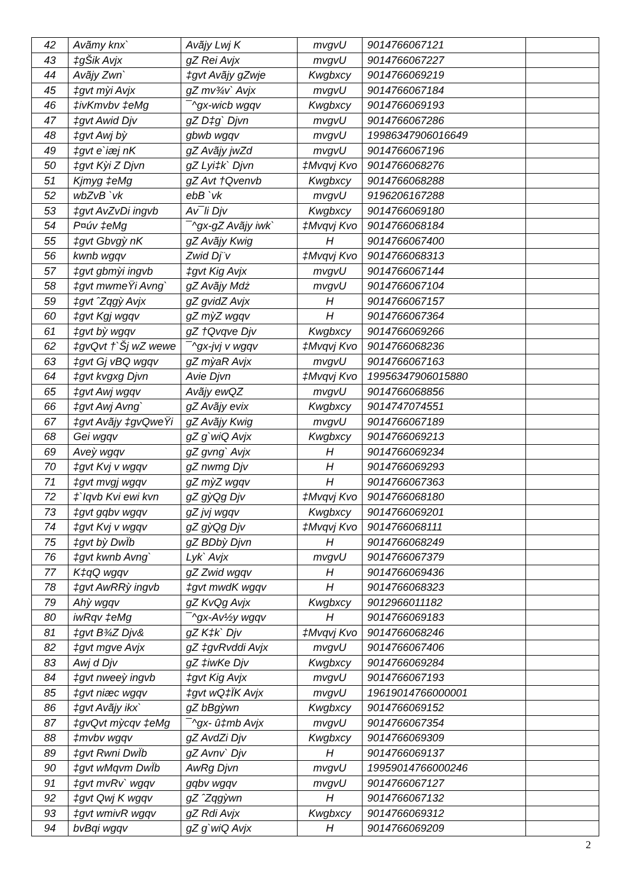| 42 | Avãmy knx` | Avãjy Lwj K | mvgvU | 9014766067121 | |
| 43 | ‡gŠik Avjx | gZ Rei Avjx | mvgvU | 9014766067227 | |
| 44 | Avãjy Zwn` | ‡gvt Avãjy gZwje | Kwgbxcy | 9014766069219 | |
| 45 | ‡gvt mỳi Avjx | gZ mv¾v` Avjx | mvgvU | 9014766067184 | |
| 46 | ‡ivKmvbv ‡eMg | ¯^gx-wicb wgqv | Kwgbxcy | 9014766069193 | |
| 47 | ‡gvt Awid Djv | gZ D‡g` Djvn | mvgvU | 9014766067286 | |
| 48 | ‡gvt Awj bỳ | gbwb wgqv | mvgvU | 19986347906016649 | |
| 49 | ‡gvt e`iæj nK | gZ Avãjy jwZd | mvgvU | 9014766067196 | |
| 50 | ‡gvt Kỳi Z Djvn | gZ Lyi‡k` Djvn | ‡Mvqvj Kvo | 9014766068276 | |
| 51 | Kjmyg ‡eMg | gZ Avt †Qvenvb | Kwgbxcy | 9014766068288 | |
| 52 | wbZvB `vk | ebB `vk | mvgvU | 9196206167288 | |
| 53 | ‡gvt AvZvDi ingvb | Av¯li Djv | Kwgbxcy | 9014766069180 | |
| 54 | P¤úv ‡eMg | ¯^gx-gZ Avãjy iwk` | ‡Mvqvj Kvo | 9014766068184 | |
| 55 | ‡gvt Gbvgỳ nK | gZ Avãjy Kwig | H | 9014766067400 | |
| 56 | kwnb wgqv | Zwid Dj¨v | ‡Mvqvj Kvo | 9014766068313 | |
| 57 | ‡gvt gbmỳi ingvb | ‡gvt Kig Avjx | mvgvU | 9014766067144 | |
| 58 | ‡gvt mwmeŸi Avng` | gZ Avãjy Mdż | mvgvU | 9014766067104 | |
| 59 | ‡gvt ˆZqgỳ Avjx | gZ gvidZ Avjx | H | 9014766067157 | |
| 60 | ‡gvt Kgj wgqv | gZ mỳZ wgqv | H | 9014766067364 | |
| 61 | ‡gvt bỳ wgqv | gZ †Qvqve Djv | Kwgbxcy | 9014766069266 | |
| 62 | ‡gvQvt †`Šj wZ wewe | ¯^gx-jvj v wgqv | ‡Mvqvj Kvo | 9014766068236 | |
| 63 | ‡gvt Gj vBQ wgqv | gZ mỳaR Avjx | mvgvU | 9014766067163 | |
| 64 | ‡gvt kvgxg Djvn | Avie Djvn | ‡Mvqvj Kvo | 19956347906015880 | |
| 65 | ‡gvt Awj wgqv | Avãjy ewQZ | mvgvU | 9014766068856 | |
| 66 | ‡gvt Awj Avng` | gZ Avãjy evix | Kwgbxcy | 9014747074551 | |
| 67 | ‡gvt Avãjy ‡gvQweŸi | gZ Avãjy Kwig | mvgvU | 9014766067189 | |
| 68 | Gei wgqv | gZ g`wiQ Avjx | Kwgbxcy | 9014766069213 | |
| 69 | Aveỳ wgqv | gZ gvng` Avjx | H | 9014766069234 | |
| 70 | ‡gvt Kvj v wgqv | gZ nwmg Djv | H | 9014766069293 | |
| 71 | ‡gvt mvgj wgqv | gZ mỳZ wgqv | H | 9014766067363 | |
| 72 | ‡`Iqvb Kvi ewi kvn | gZ gỳQg Djv | ‡Mvqvj Kvo | 9014766068180 | |
| 73 | ‡gvt gqbv wgqv | gZ jvj wgqv | Kwgbxcy | 9014766069201 | |
| 74 | ‡gvt Kvj v wgqv | gZ gỳQg Djv | ‡Mvqvj Kvo | 9014766068111 | |
| 75 | ‡gvt bỳ DwÏb | gZ BDbỳ Djvn | H | 9014766068249 | |
| 76 | ‡gvt kwnb Avng` | Lyk` Avjx | mvgvU | 9014766067379 | |
| 77 | K‡qQ wgqv | gZ Zwid wgqv | H | 9014766069436 | |
| 78 | ‡gvt AwRRỳ ingvb | ‡gvt mwdK wgqv | H | 9014766068323 | |
| 79 | Ahỳ wgqv | gZ KvQg Avjx | Kwgbxcy | 9012966011182 | |
| 80 | iwRqv ‡eMg | ¯^gx-Av½y wgqv | H | 9014766069183 | |
| 81 | ‡gvt B¾Z Djv& | gZ K‡k` Djv | ‡Mvqvj Kvo | 9014766068246 | |
| 82 | ‡gvt mgve Avjx | gZ ‡gvRvddi Avjx | mvgvU | 9014766067406 | |
| 83 | Awj d Djv | gZ ‡iwKe Djv | Kwgbxcy | 9014766069284 | |
| 84 | ‡gvt nweeỳ ingvb | ‡gvt Kig Avjx | mvgvU | 9014766067193 | |
| 85 | ‡gvt niæc wgqv | ‡gvt wQ‡ÏK Avjx | mvgvU | 19619014766000001 | |
| 86 | ‡gvt Avãjy ikx` | gZ bBgỳwn | Kwgbxcy | 9014766069152 | |
| 87 | ‡gvQvt mỳcqv ‡eMg | ¯^gx- û‡mb Avjx | mvgvU | 9014766067354 | |
| 88 | ‡mvbv wgqv | gZ AvdZi Djv | Kwgbxcy | 9014766069309 | |
| 89 | ‡gvt Rwni DwÏb | gZ Avnv` Djv | H | 9014766069137 | |
| 90 | ‡gvt wMqvm DwÏb | AwRg Djvn | mvgvU | 19959014766000246 | |
| 91 | ‡gvt mvRv` wgqv | gqbv wgqv | mvgvU | 9014766067127 | |
| 92 | ‡gvt Qwj K wgqv | gZ ˆZqgỳwn | H | 9014766067132 | |
| 93 | ‡gvt wmivR wgqv | gZ Rdi Avjx | Kwgbxcy | 9014766069312 | |
| 94 | bvBqi wgqv | gZ g`wiQ Avjx | H | 9014766069209 | |
2